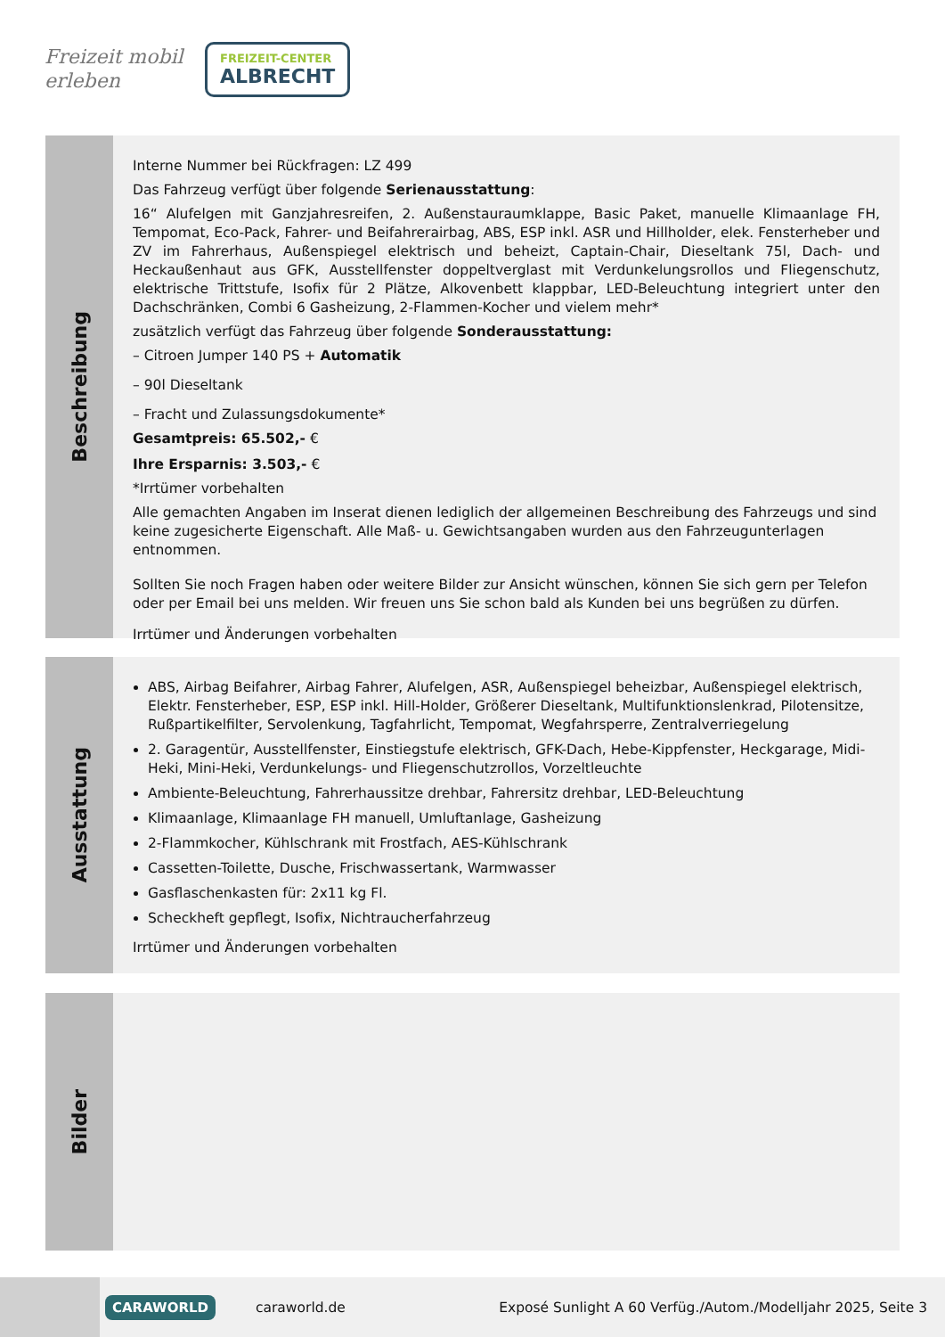Freizeit mobil erleben
FREIZEIT-CENTER
ALBRECHT
Beschreibung
Interne Nummer bei Rückfragen: LZ 499
Das Fahrzeug verfügt über folgende Serienausstattung:
16“ Alufelgen mit Ganzjahresreifen, 2. Außenstauraumklappe, Basic Paket, manuelle Klimaanlage FH, Tempomat, Eco-Pack, Fahrer- und Beifahrerairbag, ABS, ESP inkl. ASR und Hillholder, elek. Fensterheber und ZV im Fahrerhaus, Außenspiegel elektrisch und beheizt, Captain-Chair, Dieseltank 75l, Dach- und Heckaußenhaut aus GFK, Ausstellfenster doppeltverglast mit Verdunkelungsrollos und Fliegenschutz, elektrische Trittstufe, Isofix für 2 Plätze, Alkovenbett klappbar, LED-Beleuchtung integriert unter den Dachschränken, Combi 6 Gasheizung, 2-Flammen-Kocher und vielem mehr*
zusätzlich verfügt das Fahrzeug über folgende Sonderausstattung:
– Citroen Jumper 140 PS + Automatik
– 90l Dieseltank
– Fracht und Zulassungsdokumente*
Gesamtpreis: 65.502,- €
Ihre Ersparnis: 3.503,- €
*Irrtümer vorbehalten
Alle gemachten Angaben im Inserat dienen lediglich der allgemeinen Beschreibung des Fahrzeugs und sind keine zugesicherte Eigenschaft. Alle Maß- u. Gewichtsangaben wurden aus den Fahrzeugunterlagen entnommen.
Sollten Sie noch Fragen haben oder weitere Bilder zur Ansicht wünschen, können Sie sich gern per Telefon oder per Email bei uns melden. Wir freuen uns Sie schon bald als Kunden bei uns begrüßen zu dürfen.
Irrtümer und Änderungen vorbehalten
Ausstattung
ABS, Airbag Beifahrer, Airbag Fahrer, Alufelgen, ASR, Außenspiegel beheizbar, Außenspiegel elektrisch, Elektr. Fensterheber, ESP, ESP inkl. Hill-Holder, Größerer Dieseltank, Multifunktionslenkrad, Pilotensitze, Rußpartikelfilter, Servolenkung, Tagfahrlicht, Tempomat, Wegfahrsperre, Zentralverriegelung
2. Garagentür, Ausstellfenster, Einstiegstufe elektrisch, GFK-Dach, Hebe-Kippfenster, Heckgarage, Midi-Heki, Mini-Heki, Verdunkelungs- und Fliegenschutzrollos, Vorzeltleuchte
Ambiente-Beleuchtung, Fahrerhaussitze drehbar, Fahrersitz drehbar, LED-Beleuchtung
Klimaanlage, Klimaanlage FH manuell, Umluftanlage, Gasheizung
2-Flammkocher, Kühlschrank mit Frostfach, AES-Kühlschrank
Cassetten-Toilette, Dusche, Frischwassertank, Warmwasser
Gasflaschenkasten für: 2x11 kg Fl.
Scheckheft gepflegt, Isofix, Nichtraucherfahrzeug
Irrtümer und Änderungen vorbehalten
Bilder
CARAWORLD caraworld.de Exposé Sunlight A 60 Verfüg./Autom./Modelljahr 2025, Seite 3